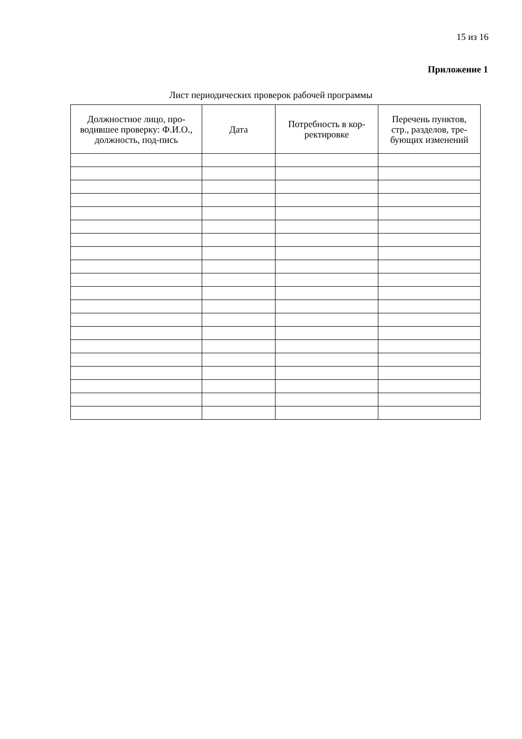15 из 16
Приложение 1
Лист периодических проверок рабочей программы
| Должностное лицо, про-водившее проверку: Ф.И.О., должность, под-пись | Дата | Потребность в кор-ректировке | Перечень пунктов, стр., разделов, тре-бующих изменений |
| --- | --- | --- | --- |